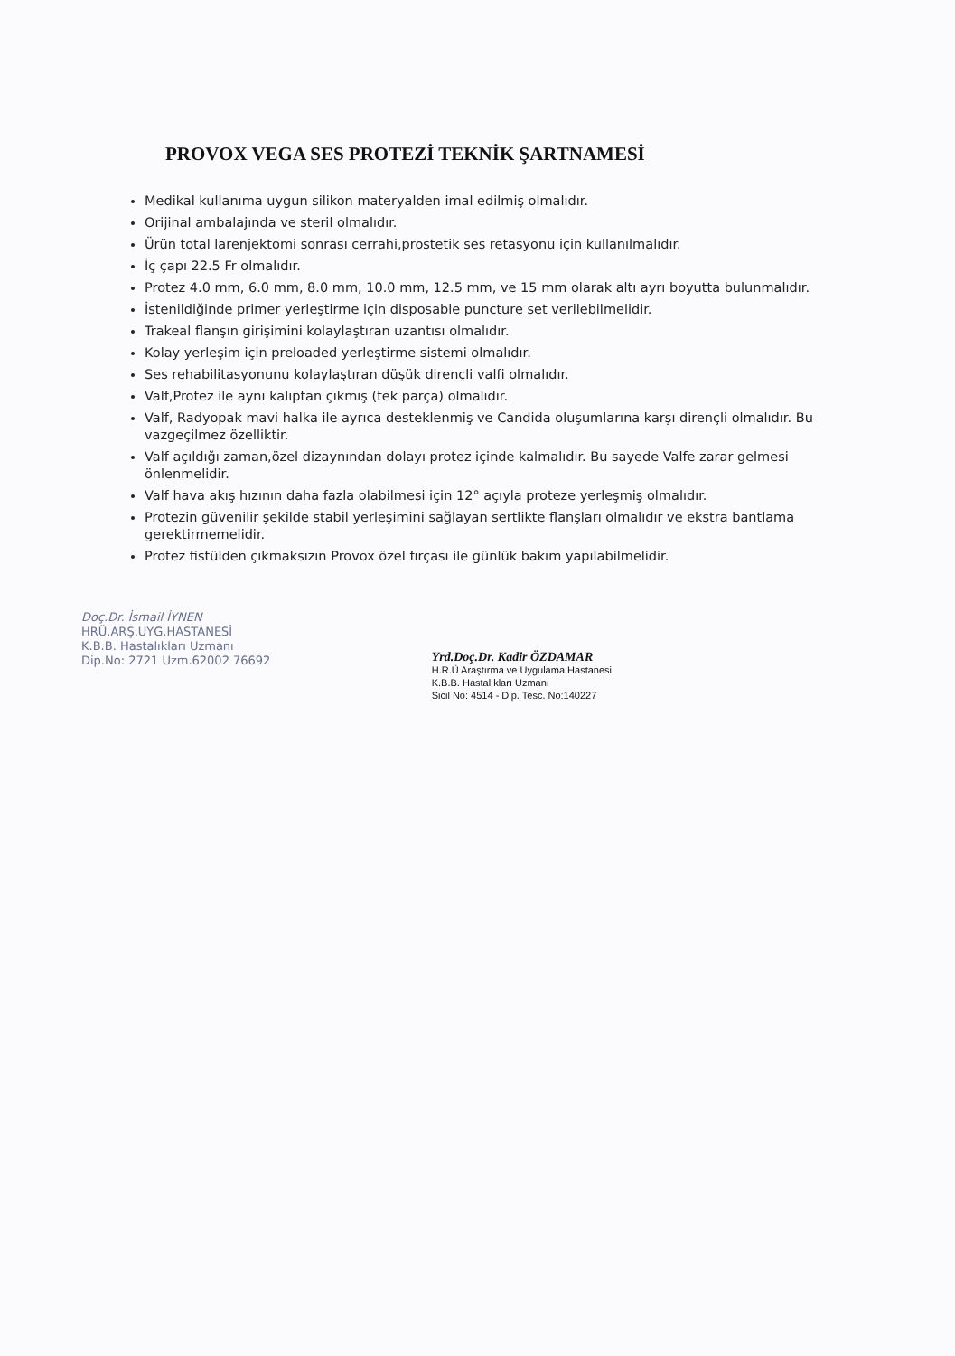PROVOX VEGA SES PROTEZİ TEKNİK ŞARTNAMESİ
Medikal kullanıma uygun silikon materyalden imal edilmiş olmalıdır.
Orijinal ambalajında ve steril olmalıdır.
Ürün total larenjektomi sonrası cerrahi,prostetik ses retasyonu için kullanılmalıdır.
İç çapı 22.5 Fr olmalıdır.
Protez 4.0 mm, 6.0 mm, 8.0 mm, 10.0 mm, 12.5 mm, ve 15 mm olarak altı ayrı boyutta bulunmalıdır.
İstenildiğinde primer yerleştirme için disposable puncture set verilebilmelidir.
Trakeal flanşın girişimini kolaylaştıran uzantısı olmalıdır.
Kolay yerleşim için preloaded yerleştirme sistemi olmalıdır.
Ses rehabilitasyonunu kolaylaştıran düşük dirençli valfi olmalıdır.
Valf,Protez ile aynı kalıptan çıkmış (tek parça) olmalıdır.
Valf, Radyopak mavi halka ile ayrıca desteklenmiş ve Candida oluşumlarına karşı dirençli olmalıdır. Bu vazgeçilmez özelliktir.
Valf açıldığı zaman,özel dizaynından dolayı protez içinde kalmalıdır. Bu sayede Valfe zarar gelmesi önlenmelidir.
Valf hava akış hızının daha fazla olabilmesi için 12° açıyla proteze yerleşmiş olmalıdır.
Protezin güvenilir şekilde stabil yerleşimini sağlayan sertlikte flanşları olmalıdır ve ekstra bantlama gerektirmemelidir.
Protez fistülden çıkmaksızın Provox özel fırçası ile günlük bakım yapılabilmelidir.
Doç.Dr. İsmail İYNEN
HRÜ.ARŞ.UYG.HASTANESİ
K.B.B. Hastalıkları Uzmanı
Dip.No: 2721 Uzm.62002 76692
Yrd.Doç.Dr. Kadir ÖZDAMAR
H.R.Ü Araştırma ve Uygulama Hastanesi
K.B.B. Hastalıkları Uzmanı
Sicil No: 4514 - Dip. Tesc. No:140227